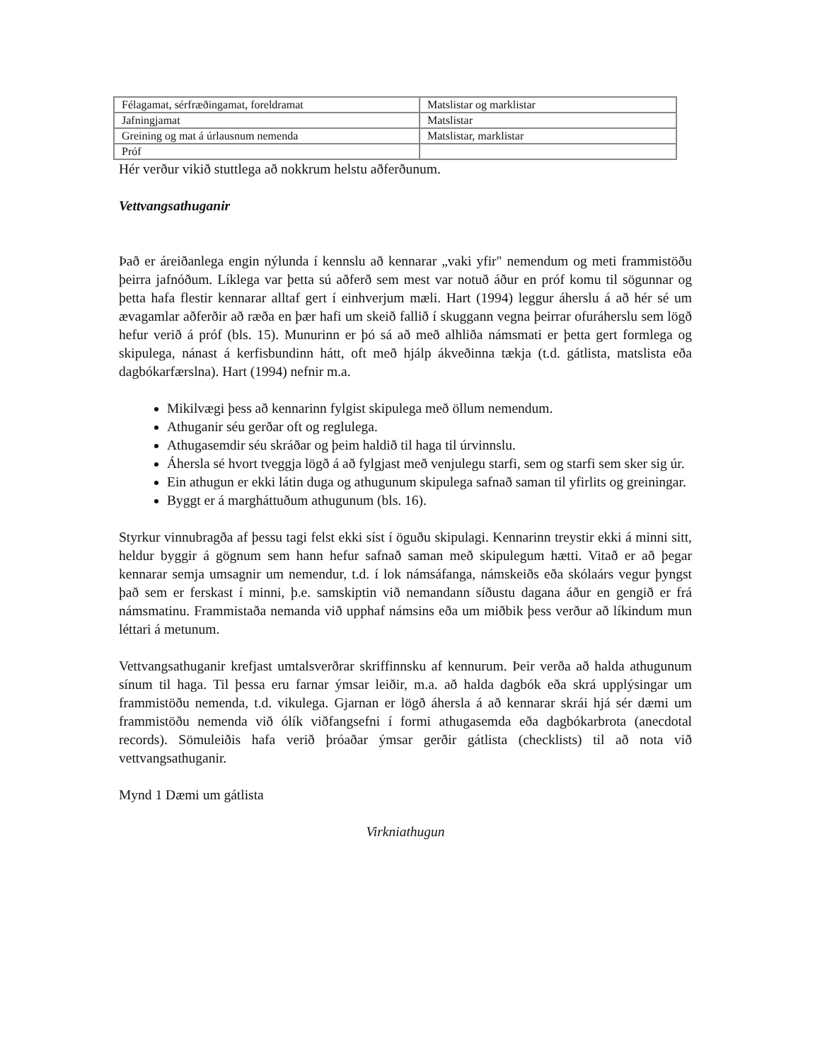| Félagamat, sérfræðingamat, foreldramat | Matslistar og marklistar |
| Jafningjamat | Matslistar |
| Greining og mat á úrlausnum nemenda | Matslistar, marklistar |
| Próf | |
Hér verður vikið stuttlega að nokkrum helstu aðferðunum.
Vettvangsathuganir
Það er áreiðanlega engin nýlunda í kennslu að kennarar „vaki yfir" nemendum og meti frammistöðu þeirra jafnóðum. Líklega var þetta sú aðferð sem mest var notuð áður en próf komu til sögunnar og þetta hafa flestir kennarar alltaf gert í einhverjum mæli. Hart (1994) leggur áherslu á að hér sé um ævagamlar aðferðir að ræða en þær hafi um skeið fallið í skuggann vegna þeirrar ofuráherslu sem lögð hefur verið á próf (bls. 15). Munurinn er þó sá að með alhliða námsmati er þetta gert formlega og skipulega, nánast á kerfisbundinn hátt, oft með hjálp ákveðinna tækja (t.d. gátlista, matslista eða dagbókarfærslna). Hart (1994) nefnir m.a.
Mikilvægi þess að kennarinn fylgist skipulega með öllum nemendum.
Athuganir séu gerðar oft og reglulega.
Athugasemdir séu skráðar og þeim haldið til haga til úrvinnslu.
Áhersla sé hvort tveggja lögð á að fylgjast með venjulegu starfi, sem og starfi sem sker sig úr.
Ein athugun er ekki látin duga og athugunum skipulega safnað saman til yfirlits og greiningar.
Byggt er á margháttuðum athugunum (bls. 16).
Styrkur vinnubragða af þessu tagi felst ekki síst í öguðu skipulagi. Kennarinn treystir ekki á minni sitt, heldur byggir á gögnum sem hann hefur safnað saman með skipulegum hætti. Vitað er að þegar kennarar semja umsagnir um nemendur, t.d. í lok námsáfanga, námskeiðs eða skólaárs vegur þyngst það sem er ferskast í minni, þ.e. samskiptin við nemandann síðustu dagana áður en gengið er frá námsmatinu. Frammistaða nemanda við upphaf námsins eða um miðbik þess verður að líkindum mun léttari á metunum.
Vettvangsathuganir krefjast umtalsverðrar skriffinnsku af kennurum. Þeir verða að halda athugunum sínum til haga. Til þessa eru farnar ýmsar leiðir, m.a. að halda dagbók eða skrá upplýsingar um frammistöðu nemenda, t.d. vikulega. Gjarnan er lögð áhersla á að kennarar skrái hjá sér dæmi um frammistöðu nemenda við ólík viðfangsefni í formi athugasemda eða dagbókarbrota (anecdotal records). Sömuleiðis hafa verið þróaðar ýmsar gerðir gátlista (checklists) til að nota við vettvangsathuganir.
Mynd 1 Dæmi um gátlista
Virkniathugun